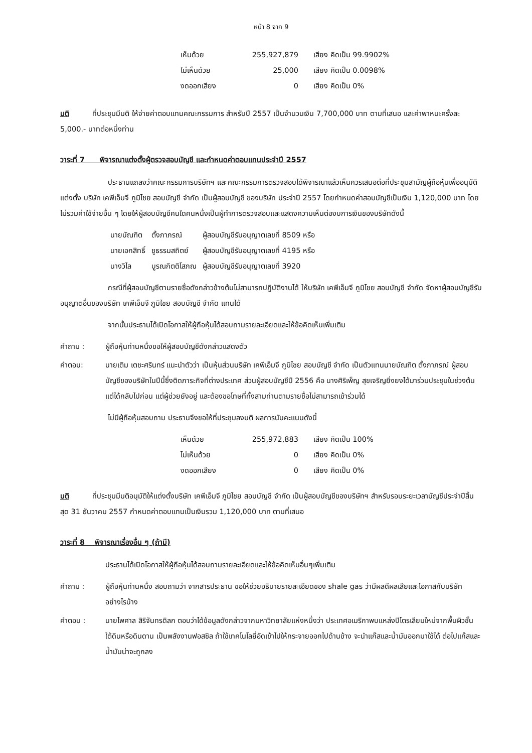หน้า 8 จาก 9
| เห็นด้วย | 255,927,879 | เสียง คิดเป็น 99.9902% |
| ไม่เห็นด้วย | 25,000 | เสียง คิดเป็น 0.0098% |
| งดออกเสียง | 0 | เสียง คิดเป็น 0% |
มติ ที่ประชุมมีมติ ให้จ่ายค่าตอบแทนคณะกรรมการ สำหรับปี 2557 เป็นจำนวนเงิน 7,700,000 บาท ตามที่เสนอ และค่าพาหนะครั้งละ 5,000.- บาทต่อหนึ่งท่าน
วาระที่ 7 พิจารณาแต่งตั้งผู้ตรวจสอบบัญชี และกำหนดค่าตอบแทนประจำปี 2557
ประธานแถลงว่าคณะกรรมการบริษัทฯ และคณะกรรมการตรวจสอบได้พิจารณาแล้วเห็นควรเสนอต่อที่ประชุมสามัญผู้ถือหุ้นเพื่ออนุมัติแต่งตั้ง บริษัท เคพีเอ็มจี ภูมิไชย สอบบัญชี จำกัด เป็นผู้สอบบัญชี ของบริษัท ประจำปี 2557 โดยกำหนดค่าสอบบัญชีเป็นเงิน 1,120,000 บาท โดยไม่รวมค่าใช้จ่ายอื่น ๆ โดยให้ผู้สอบบัญชีคนใดคนหนึ่งเป็นผู้ทำการตรวจสอบและแสดงความเห็นต่องบการเงินของบริษัทดังนี้
| นายบัณฑิต | ตั้งภาภรณ์ | ผู้สอบบัญชีรับอนุญาตเลขที่ 8509 หรือ |
| นายเอกสิทธิ์ | ชูธรรมสถิตย์ | ผู้สอบบัญชีรับอนุญาตเลขที่ 4195 หรือ |
| นางวิไล | บูรณกิตติโสภณ | ผู้สอบบัญชีรับอนุญาตเลขที่ 3920 |
กรณีที่ผู้สอบบัญชีตามรายชื่อดังกล่าวข้างต้นไม่สามารถปฏิบัติงานได้ ให้บริษัท เคพีเอ็มจี ภูมิไชย สอบบัญชี จำกัด จัดหาผู้สอบบัญชีรับอนุญาตอื่นของบริษัท เคพีเอ็มจี ภูมิไชย สอบบัญชี จำกัด แทนได้
จากนั้นประธานได้เปิดโอกาสให้ผู้ถือหุ้นได้สอบถามรายละเอียดและให้ข้อคิดเห็นเพิ่มเติม
คำถาม : ผู้ถือหุ้นท่านหนึ่งขอให้ผู้สอบบัญชีดังกล่าวแสดงตัว
คำตอบ: นายเติม เตชะศรินทร์ แนะนำตัวว่า เป็นหุ้นส่วนบริษัท เคพีเอ็มจี ภูมิไชย สอบบัญชี จำกัด เป็นตัวแทนนายบัณฑิต ตั้งภาภรณ์ ผู้สอบบัญชีของบริษัทในปีนี้ซึ่งติดภาระกิจที่ต่างประเทศ ส่วนผู้สอบบัญชีปี 2556 คือ นางศิริเพ็ญ สุขเจริญยิ่งยงได้มาร่วมประชุมในช่วงต้น แต่ได้กลับไปก่อน แต่ผู้ช่วยยังอยู่ และต้องขอโทษที่ทั้งสามท่านตามรายชื่อไม่สามารถเข้าร่วมได้
ไม่มีผู้ถือหุ้นสอบถาม ประธานจึงขอให้ที่ประชุมลงมติ ผลการนับคะแนนดังนี้
| เห็นด้วย | 255,972,883 | เสียง คิดเป็น 100% |
| ไม่เห็นด้วย | 0 | เสียง คิดเป็น 0% |
| งดออกเสียง | 0 | เสียง คิดเป็น 0% |
มติ ที่ประชุมมีมติอนุมัติให้แต่งตั้งบริษัท เคพีเอ็มจี ภูมิไชย สอบบัญชี จำกัด เป็นผู้สอบบัญชีของบริษัทฯ สำหรับรอบระยะเวลาบัญชีประจำปีสิ้นสุด 31 ธันวาคม 2557 กำหนดค่าตอบแทนเป็นเงินรวม 1,120,000 บาท ตามที่เสนอ
วาระที่ 8 พิจารณาเรื่องอื่น ๆ (ถ้ามี)
ประธานได้เปิดโอกาสให้ผู้ถือหุ้นได้สอบถามรายละเอียดและให้ข้อคิดเห็นอื่นๆเพิ่มเติม
คำถาม : ผู้ถือหุ้นท่านหนึ่ง สอบถามว่า จากสารประธาน ขอให้ช่วยอธิบายรายละเอียดของ shale gas ว่ามีผลดีผลเสียและโอกาสกับบริษัทอย่างไรบ้าง
คำตอบ : นายไพศาล สิริจันทรดิลก ตอบว่าได้ข้อมูลดังกล่าวจากมหาวิทยาลัยแห่งหนึ่งว่า ประเทศอเมริกาพบแหล่งปิโตรเลียมใหม่จากพื้นผิวชั้นใต้ดินหรือดินดาน เป็นพลังงานฟอสซิล ถ้าใช้เทคโนโลยี่อัดเข้าไปให้กระจายออกไปด้านข้าง จะนำแก๊สและน้ำมันออกมาใช้ได้ ต่อไปแก๊สและน้ำมันน่าจะถูกลง